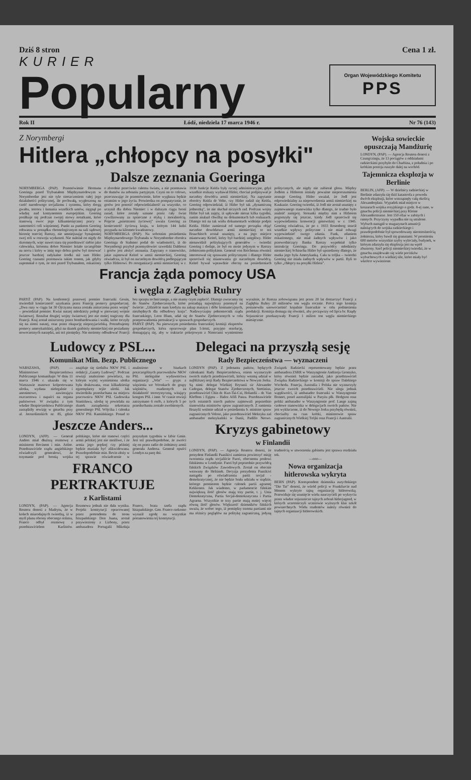Dziś 8 stron Cena 1 zł.
KURIER
Popularny
Organ Wojewódzkiego Komitetu
PPS
Rok II Łódź, niedziela 17 marca 1946 r. Nr 76 (143)
Z Norymbergi
Hitlera „chłopcy na posyłki"
Dalsze zeznania Goeringa
NORYMBERGA (PAP). Przemówienie Hermana Goeringa przed Trybunałem Międzynarodowym w Norymberdze jest nie tyle streszczeniem całej jego działalności politycznej, ile pochwałą, wygłoszoną na cześć narodowego socjalizmu i systemu, który drogą gwałtu, terroru i łamania wszelkich umów, sięgnął po władzę nad kontynentem europejskim. Goering posiłkuje się podczas swojej mowy notatkami, które stanowią owoc jego kilkumiesięcznej pracy w samotności celi więziennej. Punkt za punktem Goering odtwarza w porządku chronologicznym na sali sądowej historię trzeciej Rzeszy, nie umniejszając bynajmniej swej roli w rozwoju wydarzeń. Nie należał on nigdy do skromnych, więc nawet stara się przedstawić siebie jako człowieka, któremu dobro Niemiec leżało szczególnie na sercu i który w imię tego dobra gotów był stosować jeszcze bardziej radykalne środki niż sam Hitler. Goering czasami przemawia takim tonem, jak gdyby zapomniał o tym, że stoi przed Trybunałem, oskarżony o zbrodnie przeciwko całemu światu, a nie przemawia do tłumów na zebraniu partyjnym. Czyni on to celowo, przeczuwając że przemówienie, które wygłasza będzie ostatnim w jego życiu. Potwierdza on pompatycznie, że gotów jest ponosić odpowiedzialność za wszystko, co uczynił dla dobra Niemiec i w dalszym ciągu broni zasad, które zostały uznane przez cały świat cywilizowany za sprzeczne z etyką i moralnością. Pojęcie „przestrzeni życiowej" uważa Goering za konieczność życiową kraju, w którym 144 ludzi przypada na kilometr kwadratowy.
NORYMBERGA (PAP). Na sobotnim posiedzeniu Międzynarodowego Trybunału w Norymberdze obrońca Goeringa dr Stahmer podał do wiadomości, iż do Norymbergi przybył przemysłowiec szwedzki Dahlerus i gotów jest złożyć zeznania. Zapytany o stanowisko, jakie zajmował Keitel w armii niemieckiej, Goering oświadcza, iż był on naczelnym dowódcą podlegającym tylko Hitlerowi. Po reorganizacji armii niemieckiej w r. 1938 funkcje Keitla były raczej administracyjne, gdyż wszelkie rozkazy wydawał Hitler, chociaż podpisywał je naczelny dowódca armii niemieckiej. Na zapytanie obrońcy Keitla dr Velte, czy Hitler radził się Keitla, Goering odpowiedział, iż Hitler był tak „dynamiczną jednostką", że nie słuchał niczyich rad. Podczas wojny Hitler był tak zajęty, iż upływało nieraz kilka tygodni, zanim znalazł chwilkę na dokumentach lub rozkazach. Dlatego też na tak wielu dokumentach widnieje podpis Keitla. Hitler zamierzał od samego początku objąć naczelne dowództwo armii niemieckiej to też Brauchitsch został usunięty, a na jego miejsce mianowany Keitel, który był bardziej ustępliwy. Hitler nienawidził politykujących generałów – twierdzi Goering i dodaje, że był on może jedynym w Rzeszy żołnierzem-politykiem. Generał von Reichenau również interesował się sprawami politycznymi i dlatego Hitler sprzeciwił się mianowaniu go naczelnym dowódcą. Keitel bywał wprawdzie obecny na posiedzeniach politycznych, ale nigdy nie zabierał głosu. Między Jodlem a Hitlerem istniały poważne nieporozumienia zeznaje Goering. Hitler uważał, że Jodl jest odpowiedzialny za niepowodzenia armii niemieckiej na Kaukazie. Goering twierdzi, iż Jodl nie został usunięty z zajmowanego stanowiska tylko dlatego, że trudno było znaleźć zastępcę. Stosunki między nim a Hitlerem pogorszyły się jeszcze, kiedy Jodl sprzeciwił się wypowiedzeniu konwencji genewskiej w r. 1945. Goering oświadcza, że po r. 1933 Rosenberg stracił wszelkie wpływy polityczne i nie miał odwagi wypowiedzieć swego zdania. Funk, zdaniem oskarżonego, nie miał żadnych wpływów i jako przewodniczący Banku Rzeszy wypełniał tylko instrukcję Goeringa. Do przywódcy młodzieży niemieckiej Schiracha Hitler był uprzedzony dlatego, że matka jego była Amerykanką. Cała ta trójka – twierdzi Goering nie miała żadnych wpływów w partii. Byli to tylko „chłopcy na posyłki Hitlera".
Francja żąda pomocy USA
i węgla z Zagłębia Ruhry
PARYŻ (PAP). Na konferencji prasowej premier francuski Gouin, stwierdził konieczność uzyskania przez Francję pomocy gospodarczej. „Dwa razy w ciągu lat 30 Ojczyzna nasza została zniszczona przez wojnę" – powiedział premier. Kwiat naszej młodzieży poległ w pierwszej wojnie światowej. Rezultat drugiej wojny światowej jest nie mniej tragiczny dla Francji. Kraj został zniszczony przez bombardowania i walki, które toczyły się na ziemi naszej, oraz przez okupację nieprzyjacielską. Potrzebujemy pomocy amerykańskiej, gdyż na skutek grabieży niemieckiej nie posiadamy nowoczesnych narzędzi, ani też pieniędzy. Nie możemy odbudować Francji bez sprzętu technicznego, a nie mamy czym zapłacić. Dlatego zwracamy się do Stanów Zjednoczonych, które posiadają największy przemysł na świecie: „Udzielcie nam kredytu na zakup maszyn i dóbr konsumcyjnych, niezbędnych dla odbudowy kraju". Nadzwyczajny pełnomocnik rządu francuskiego, Leon Blum, udał się do Stanów Zjednoczonych w celu przeprowadzenia pertraktacji w sprawach gospodarczych.
PARYŻ (PAP). Na pierwszym posiedzeniu francuskiej komisji ekspertów gospodarczych, która opracowuje plan 5-letni, przyjęto rezolucję, domagającą się, aby w traktacie pokojowym z Niemcami wymieniono wyraźnie, że Rzesza zobowiązana jest przez 20 lat dostarczyć Francji z Zagłębia Ruhry 20 milionów ton węgla rocznie. Prócz tego komisja postanowiła unowocześnić kopalnie francuskie w celu podniesienia produkcji. Komisja domaga się również, aby począwszy od lipca br. Rządy Sojusznicze przekazywały Francji 1 milion ton węgla niemieckiego miesięcznie.
Ludowcy z PSL...
Komunikat Min. Bezp. Publicznego
WARSZAWA, (PAP). — Ministerstwo Bezpieczeństwa Publicznego komunikuje: W dniu 11 marca 1946 r. ukazała się w Warszawie masowo kolportowana ulotka, wydana nielegalnie i anonimowo, zawierająca oszczerstwa i napaści na organa państwowe. W związku z tym władze Bezpieczeństwa Publicznego zarządziły rewizję w gmachu przy al. Jerozolimskich nr. 85, gdzie znajduje się siedziba NKW PSL i redakcji „Gazety Ludowej". Podczas rewizji znaleziono powielacz, na którym wyżej wymieniona ulotka była drukowana, oraz kilkadziesiąt egzemplarzy tejże ulotki. Jak stwierdziła przesłuchana na miejscu pracownica NKW PSL Gudowska Stanisława, ulotkę tę powielała na skutek zarządzenia sekretarza generalnego PSL Wójcika i członka NKW PSL Kamińskiego. Ponad to znaleziono w biurkach poszczególnych pracowników NKW PSL nielegalne wydawnictwa organizacji „Win" — gryps z więzienia we Wronkach do grupy więźniów, osadzonych za działalność terrorystyczną, witający kongres PSL i inne. W czasie rewizji zatrzymano 6 osób, z których 5 po przesłuchaniu zostało zwolnionych.
Jeszcze Anders...
LONDYN, (AFP). — Generał Anders miał dłuższą rozmowę z ministrem Bevinem i min. Attlee. Przedstawiciele rządu angielskiego oświadczyli generałowi, że trzymanie pod bronią wojska polskiego, które nie stanowi części armii polskiej jest nie możliwe, i że armia jego prędzej czy później będzie musiała być zlikwidowana. Prawdopodobnie min. Bevin złoży w tej sprawie oświadczenie w przyszłym tygodniu w Izbie Gmin. Jest też prawdopodobne, że zwróci się on przez radio do żołnierzy armii generała Andersa. Generał opuści Londyn za parę dni.
FRANCO PERTRAKTUJE
z Karlistami
LONDYN, (PAP). — Agencja Reutera donosi z Madrytu, że w kołach miarodajnych twierdzą, iż w myśl planu obrony obecnego reżimu, Franco odbył rozmowę z przedstawicielem Karlistów. Rozmowa jednak nie dała wyniku. Projekt konstytucji opracowanej przez pretendenta do tronu hiszpańskiego Don Juana, został przywieziony z Lizbony, przez ambasadora Portugalii Mikołaja Franco, brata szefa rządu hiszpańskiego. Gen. Franco rzekomo wyraził zgodę na wszystkie postanowienia tej konstytucji.
Delegaci na przyszłą sesję
Rady Bezpieczeństwa — wyznaczeni
LONDYN (PAP). Z jedenastu państw, będących członkami Rady Bezpieczeństwa, osiem wyznaczyło swoich stałych przedstawicieli, którzy wezmą udział w najbliższej sesji Rady Bezpieczeństwa w Nowym Jorku. Są nimi: delegat Wielkiej Brytanii sir Alexander Cadogan, delegat Stanów Zjednoczonych, Stettinius, przedstawiciel Chin dr. Kuo-Tai-Czi, Holandii – dr. Van Kleffens i Egiptu – Hafez Afifi Pasza. Przedstawiciele tych ostatnich trzech państw zajmowali poprzednio stanowiska ministrów spraw zagranicznych. Z ramienia Brazylii weźmie udział w posiedzeniu b. minister spraw zagranicznych Veloso, jako przedstawiciel Meksyku zaś ambasador meksykański w Danii, Padillo Nerwo. Związek Radziecki reprezentowany będzie przez ambasadora ZSRR w Waszyngtonie Andrzeja Gromyko, który również będzie zasiadał, jako przedstawiciel Związku Radzieckiego w komisji do spraw Dalekiego Wschodu. Francja, Australia i Polska nie wyznaczyły jeszcze swoich przedstawicieli. Nie ulega jednak wątpliwości, iż ambasador francuski w Waszyngtonie Bonnet, poseł australijski w Paryżu płk. Hodgson oraz polski ambasador w Waszyngtonie prof. Lange zajmą czołowe stanowiska w delegacjach swoich państw. Nie jest wykluczone, iż do Nowego Jorku przybędą również, chociażby na czas krótki, ministrowie spraw zagranicznych Wielkiej Trójki oraz Francji i Australii.
Kryzys gabinetowy
w Finlandii
LONDYN, (PAP). — Agencja Reutera donosi, że prezydent Finlandii Paasikivi zamierza powierzyć misję tworzenia rządu socjaliście Fuori, obecnemu posłowi fińskiemu w Londynie. Fuori był poprzednio przywódcą fińskich Związków Zawodowych. Został on obecnie wezwany do Helsinek. Decyzja prezydenta Paasikivi nastąpiła po oświadczeniu partii socjal - demokratycznej, że nie będzie brała udziału w rządzie, którego premierem będzie członek partii agrarnej Kekkonen. Jak wiadomo, w parlamencie fińskim największą ilość głosów mają trzy partie, t. j. Unia Demokratyczna, Partia Socjal-demokratyczna i Partia Agrarna. Wszystkie te trzy partie mają mniej więcej równą ilość głosów. Większość dzienników fińskich uważa, że wobec tego, iż pomiędzy trzema partiami nie ma różnicy poglądów na politykę zagraniczną, jedyną trudnością w utworzeniu gabinetu jest sprawa rozdziału tek.
—ooo—
Nowa organizacja hitlerowska wykryta
BERN (PAP). Korespondent dziennika zurychskiego "Die Tat" donosi, że wśród policji w Frankfurcie nad Menem wykryto tajną organizację hitlerowską. Przewiduje się usunięcie wielu nauczycieli po wykryciu przez władze sojusznicze tajnych zebrań hitlerjugend, w których uczestniczyli uczniowie wyższych klas szkół powszechnych. Wielu studentów należy również do tajnych organizacji hitlerowskich.
Wojska sowieckie opuszczają Mandżurię
LONDYN, (PAP). — Agencja Reutera donosi z Czungczingu, że 13 pociągów z oddziałami radzieckimi przybyło do Charbina, z południa i po krótkim postoju ruszyło dalej na wschód.
Tajemnicza eksplozja w Berlinie
BERLIN, (AFP). — W dzielnicy radzieckiej w Berlinie zdarzyła się dziś katastrofa z powodu dwóch eksplozji, które wstrząsnęły całą okolicą Alexanderplatz. Wypadek miał miejsce w koszarach wojska rosyjskiego o godz. 8-ej rano, w gmachu policji niemieckiej przy Kleine Alexanderstrasse. Jest 150 ofiar w zabitych i rannych. Przyczyny wypadku nie są ustalone. Wybuch nastąpił w magazynach amunicji należących do wojska radzieckiego i prawdopodobnie był spowodowany nieostrożnością żołnierza, który bawił się granatami. W promieniu 600 metrów wszystkie szyby wyleciały, budynek, w którym zdarzyła się eksplozja jest na wpół zburzony. Szef policji niemieckiej twierdzi, że w gmachu znajdowało się wiele pocisków wybuchowych o wielkiej sile, które miały być wkrótce wywiezione.